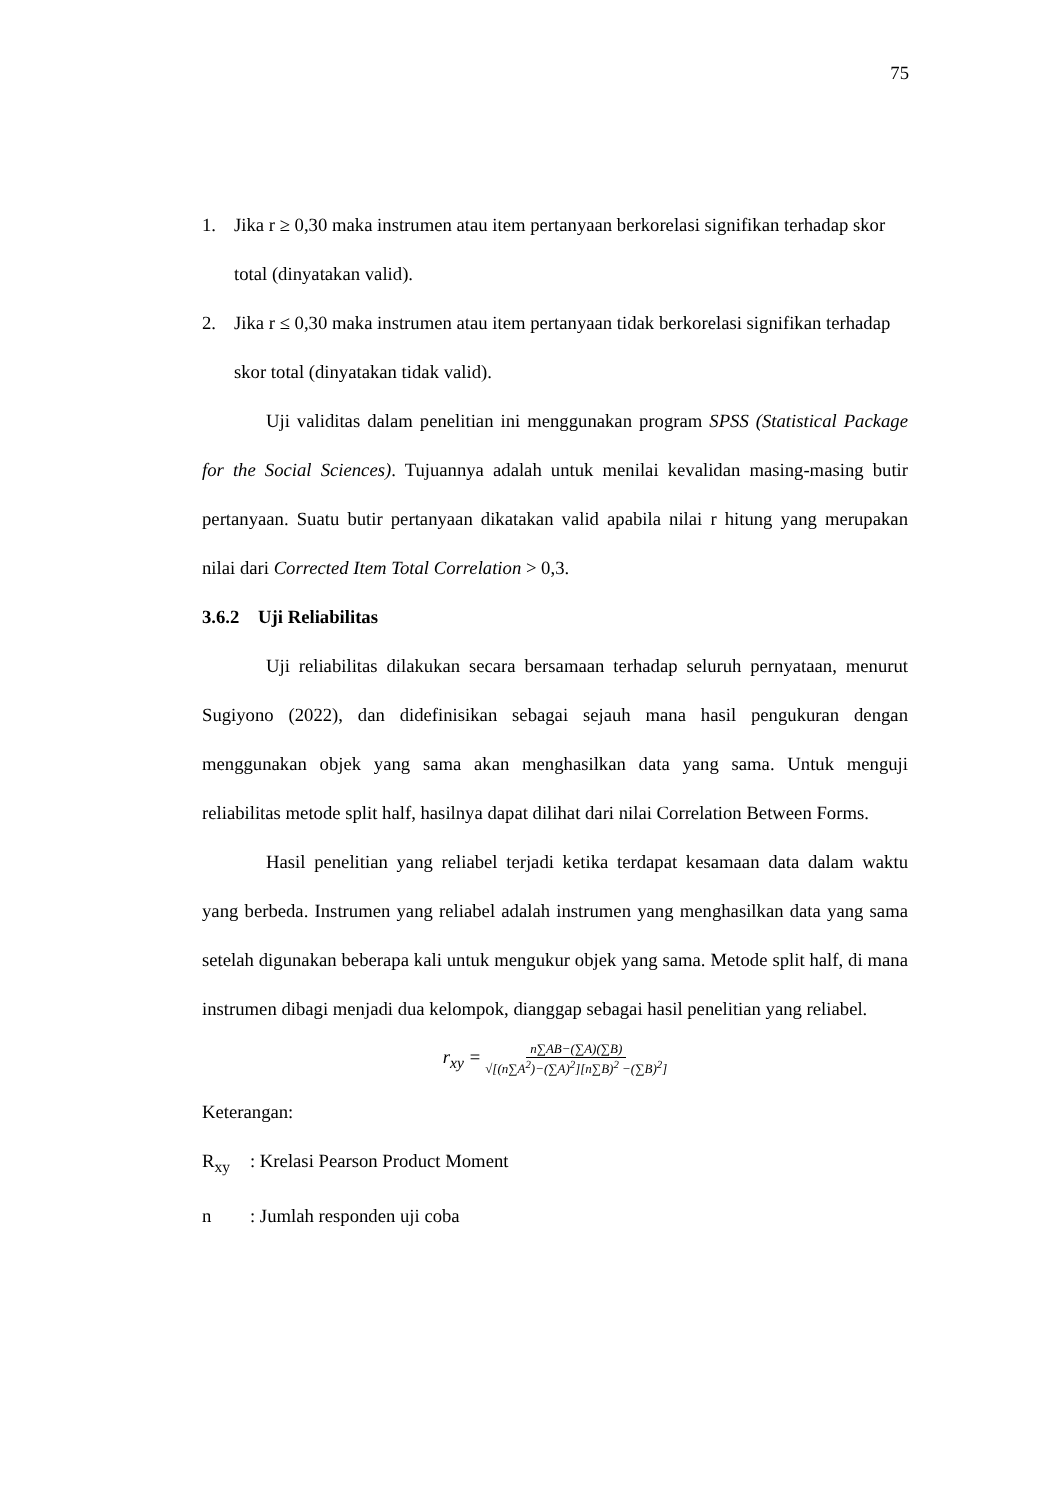75
1. Jika r ≥ 0,30 maka instrumen atau item pertanyaan berkorelasi signifikan terhadap skor total (dinyatakan valid).
2. Jika r ≤ 0,30 maka instrumen atau item pertanyaan tidak berkorelasi signifikan terhadap skor total (dinyatakan tidak valid).
Uji validitas dalam penelitian ini menggunakan program SPSS (Statistical Package for the Social Sciences). Tujuannya adalah untuk menilai kevalidan masing-masing butir pertanyaan. Suatu butir pertanyaan dikatakan valid apabila nilai r hitung yang merupakan nilai dari Corrected Item Total Correlation > 0,3.
3.6.2 Uji Reliabilitas
Uji reliabilitas dilakukan secara bersamaan terhadap seluruh pernyataan, menurut Sugiyono (2022), dan didefinisikan sebagai sejauh mana hasil pengukuran dengan menggunakan objek yang sama akan menghasilkan data yang sama. Untuk menguji reliabilitas metode split half, hasilnya dapat dilihat dari nilai Correlation Between Forms.
Hasil penelitian yang reliabel terjadi ketika terdapat kesamaan data dalam waktu yang berbeda. Instrumen yang reliabel adalah instrumen yang menghasilkan data yang sama setelah digunakan beberapa kali untuk mengukur objek yang sama. Metode split half, di mana instrumen dibagi menjadi dua kelompok, dianggap sebagai hasil penelitian yang reliabel.
r<sub>xy</sub> = n∑AB−(∑A)(∑B) √[(n∑A<sup>2</sup>)−(∑A)<sup>2</sup>][n∑B)<sup>2</sup> −(∑B)<sup>2</sup>]
Keterangan:
R<sub>xy</sub>: Krelasi Pearson Product Moment
n: Jumlah responden uji coba